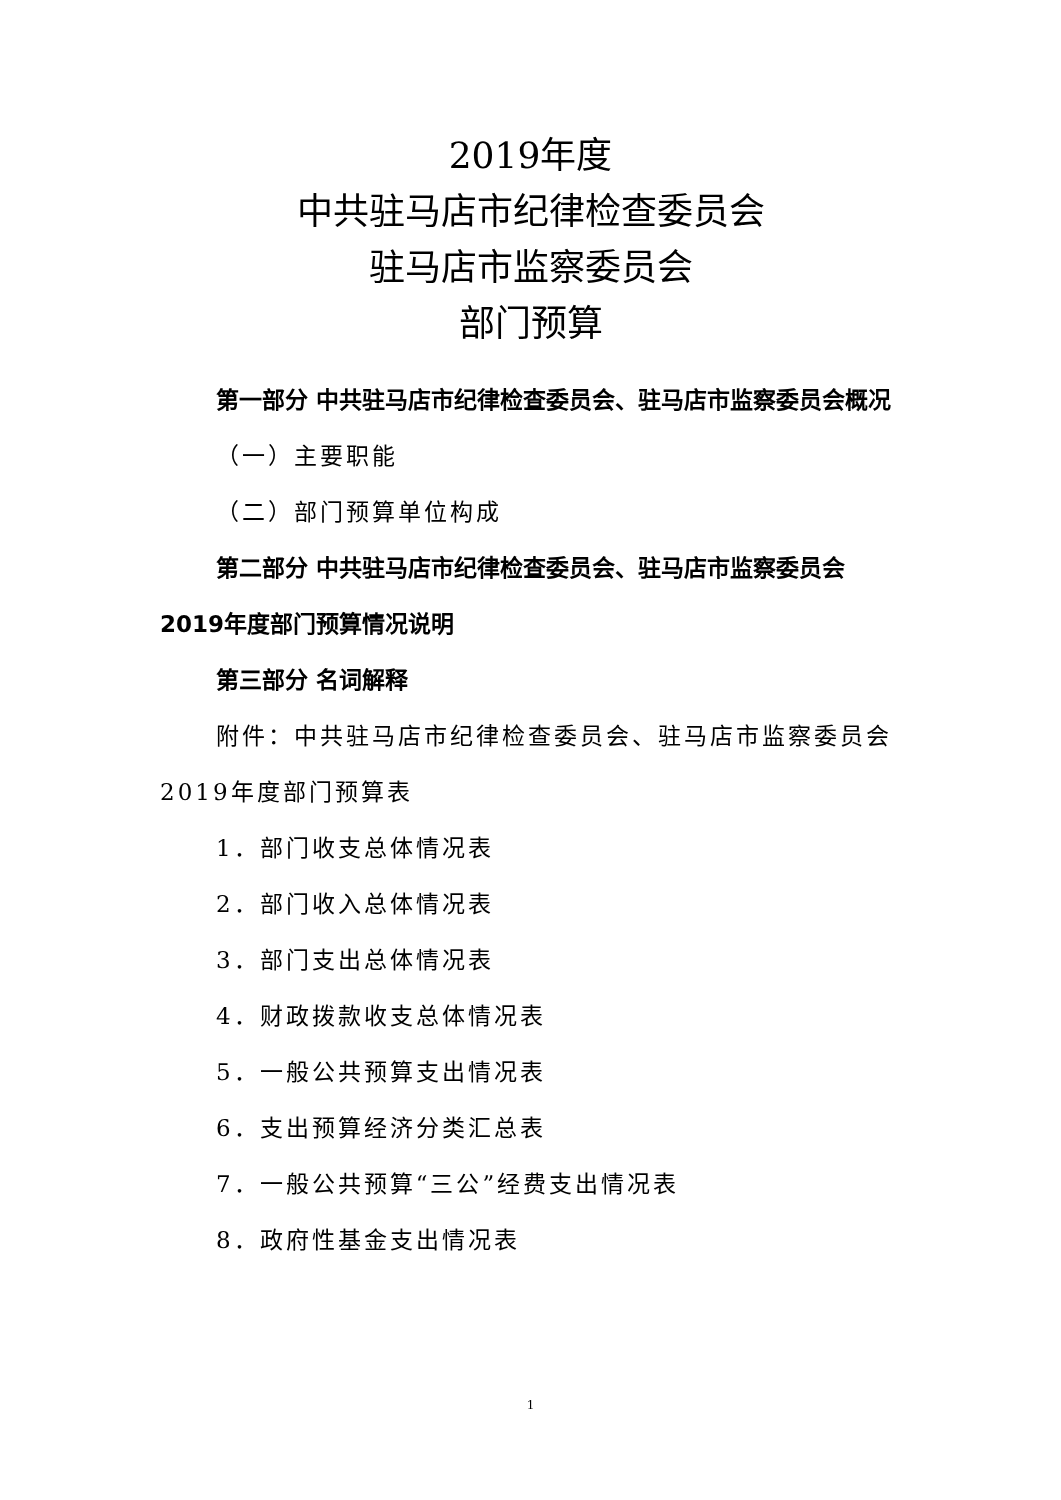2019年度
中共驻马店市纪律检查委员会
驻马店市监察委员会
部门预算
第一部分 中共驻马店市纪律检查委员会、驻马店市监察委员会概况
（一）主要职能
（二）部门预算单位构成
第二部分 中共驻马店市纪律检查委员会、驻马店市监察委员会2019年度部门预算情况说明
第三部分 名词解释
附件：中共驻马店市纪律检查委员会、驻马店市监察委员会2019年度部门预算表
1．部门收支总体情况表
2．部门收入总体情况表
3．部门支出总体情况表
4．财政拨款收支总体情况表
5．一般公共预算支出情况表
6．支出预算经济分类汇总表
7．一般公共预算“三公”经费支出情况表
8．政府性基金支出情况表
1